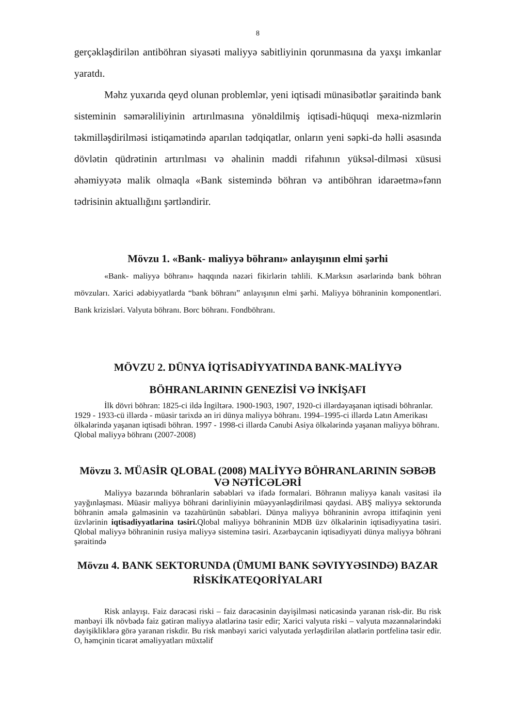8
gerçəkləşdirilən antiböhran siyasəti maliyyə sabitliyinin qorunmasına da yaxşı imkanlar yaratdı.
Məhz yuxarıda qeyd olunan problemlər, yeni iqtisadi münasibətlər şəraitində bank sisteminin səmərəliliyinin artırılmasına yönəldilmiş iqtisadi-hüquqi mexa-nizmlərin təkmilləşdirilməsi istiqamətində aparılan tədqiqatlar, onların yeni səpki-də həlli əsasında dövlətin qüdrətinin artırılması və əhalinin maddi rifahının yüksəl-dilməsi xüsusi əhəmiyyətə malik olmaqla «Bank sistemində böhran və antiböhran idarəetmə»fənn tədrisinin aktuallığını şərtləndirir.
Mövzu 1. «Bank- maliyyə böhranı» anlayışının elmi şərhi
«Bank- maliyyə böhranı» haqqında nəzəri fikirlərin təhlili. K.Marksın əsərlərində bank böhran mövzuları. Xarici ədəbiyyatlarda “bank böhranı” anlayışının elmi şərhi. Maliyyə böhraninin komponentləri. Bank krizisləri. Valyuta böhranı. Borc böhranı. Fondböhranı.
MÖVZU 2. DÜNYA İQTİSADİYYATINDA BANK-MALİYYƏ BÖHRANLARININ GENEZİSİ VƏ İNKİŞAFI
İlk dövri böhran: 1825-ci ildə İngiltərə. 1900-1903, 1907, 1920-ci illərdəyaşanan iqtisadi böhranlar. 1929 - 1933-cü illərdə - müasir tarixdə ən iri dünya maliyyə böhranı. 1994–1995-ci illərdə Latın Amerikası ölkələrində yaşanan iqtisadi böhran. 1997 - 1998-ci illərdə Cənubi Asiya ölkələrində yaşanan maliyyə böhranı. Qlobal maliyyə böhranı (2007-2008)
Mövzu 3. MÜASİR QLOBAL (2008) MALİYYƏ BÖHRANLARININ SƏBƏB VƏ NƏTİCƏLƏRİ
Maliyyə bazarında böhranlarin səbəbləri və ifadə formalari. Böhranın maliyyə kanalı vasitəsi ilə yayğınlaşması. Müasir maliyyə böhrani dərinliyinin müəyyənləşdirilməsi qaydasi. ABŞ maliyyə sektorunda böhranin əmələ gəlməsinin və təzahürünün səbəbləri. Dünya maliyyə böhraninin avropa ittifaqinin yeni üzvlərinin iqtisadiyyatlarina təsiri. Qlobal maliyyə böhraninin MDB üzv ölkələrinin iqtisadiyyatina təsiri. Qlobal maliyyə böhraninin rusiya maliyyə sisteminə təsiri. Azərbaycanin iqtisadiyyati dünya maliyyə böhrani şəraitində
Mövzu 4. BANK SEKTORUNDA (ÜMUMI BANK SƏVIYYƏSINDƏ) BAZAR RİSKİKATEQORİYALARI
Risk anlayışı. Faiz dərəcəsi riski – faiz dərəcəsinin dəyişilməsi nəticəsində yaranan risk-dir. Bu risk mənbəyi ilk növbədə faiz gətirən maliyyə alətlərinə təsir edir; Xarici valyuta riski – valyuta məzənnələrindəki dəyişikliklərə görə yaranan riskdir. Bu risk mənbəyi xarici valyutada yerləşdirilən alətlərin portfelinə təsir edir. O, həmçinin ticarət əməliyyatları müxtəlif